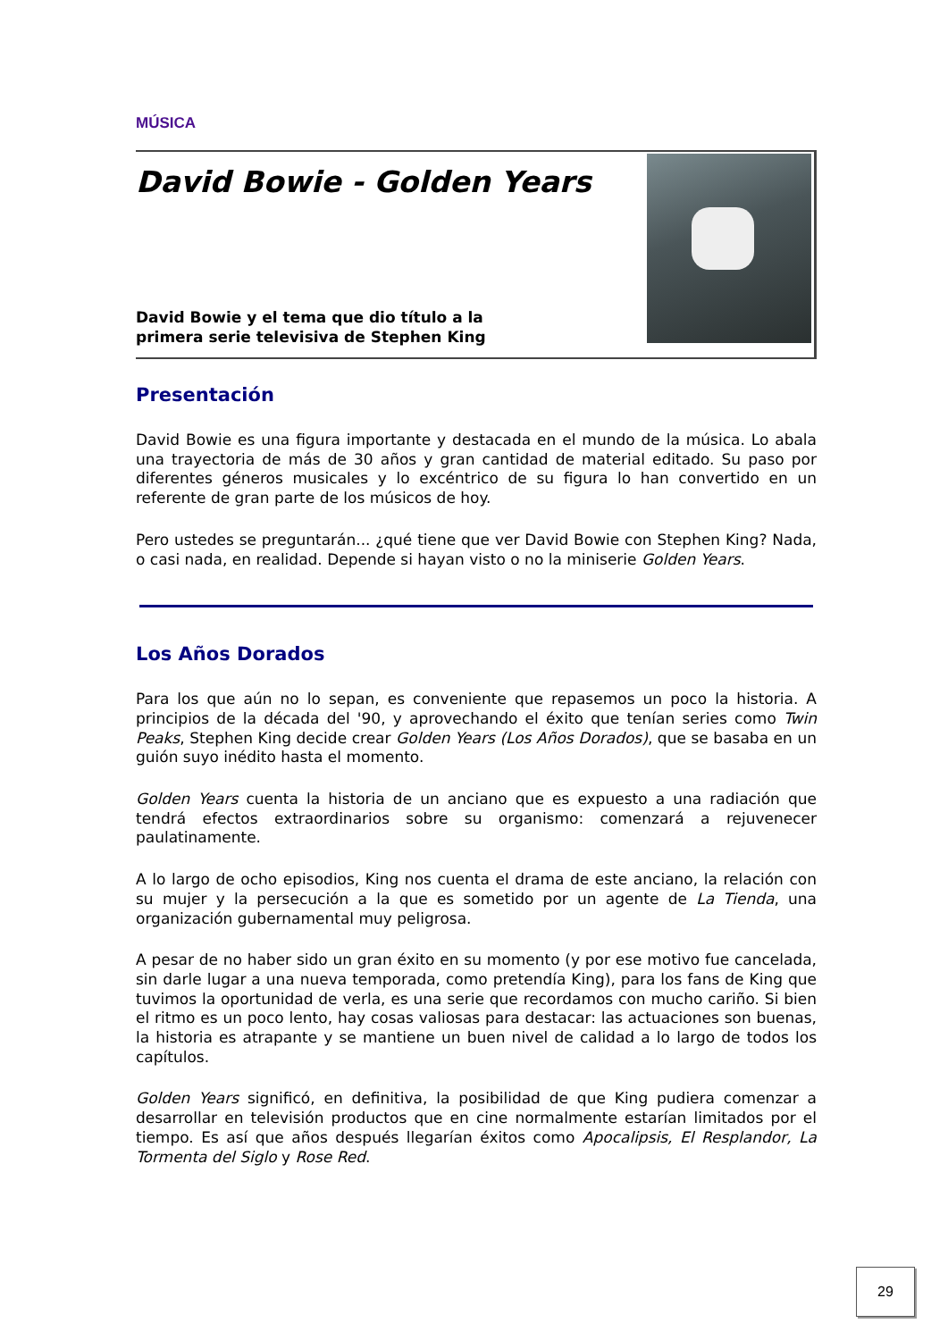MÚSICA
David Bowie - Golden Years
David Bowie y el tema que dio título a la
primera serie televisiva de Stephen King
Presentación
David Bowie es una figura importante y destacada en el mundo de la música. Lo abala una trayectoria de más de 30 años y gran cantidad de material editado. Su paso por diferentes géneros musicales y lo excéntrico de su figura lo han convertido en un referente de gran parte de los músicos de hoy.
Pero ustedes se preguntarán... ¿qué tiene que ver David Bowie con Stephen King? Nada, o casi nada, en realidad. Depende si hayan visto o no la miniserie Golden Years.
Los Años Dorados
Para los que aún no lo sepan, es conveniente que repasemos un poco la historia. A principios de la década del '90, y aprovechando el éxito que tenían series como Twin Peaks, Stephen King decide crear Golden Years (Los Años Dorados), que se basaba en un guión suyo inédito hasta el momento.
Golden Years cuenta la historia de un anciano que es expuesto a una radiación que tendrá efectos extraordinarios sobre su organismo: comenzará a rejuvenecer paulatinamente.
A lo largo de ocho episodios, King nos cuenta el drama de este anciano, la relación con su mujer y la persecución a la que es sometido por un agente de La Tienda, una organización gubernamental muy peligrosa.
A pesar de no haber sido un gran éxito en su momento (y por ese motivo fue cancelada, sin darle lugar a una nueva temporada, como pretendía King), para los fans de King que tuvimos la oportunidad de verla, es una serie que recordamos con mucho cariño. Si bien el ritmo es un poco lento, hay cosas valiosas para destacar: las actuaciones son buenas, la historia es atrapante y se mantiene un buen nivel de calidad a lo largo de todos los capítulos.
Golden Years significó, en definitiva, la posibilidad de que King pudiera comenzar a desarrollar en televisión productos que en cine normalmente estarían limitados por el tiempo. Es así que años después llegarían éxitos como Apocalipsis, El Resplandor, La Tormenta del Siglo y Rose Red.
29